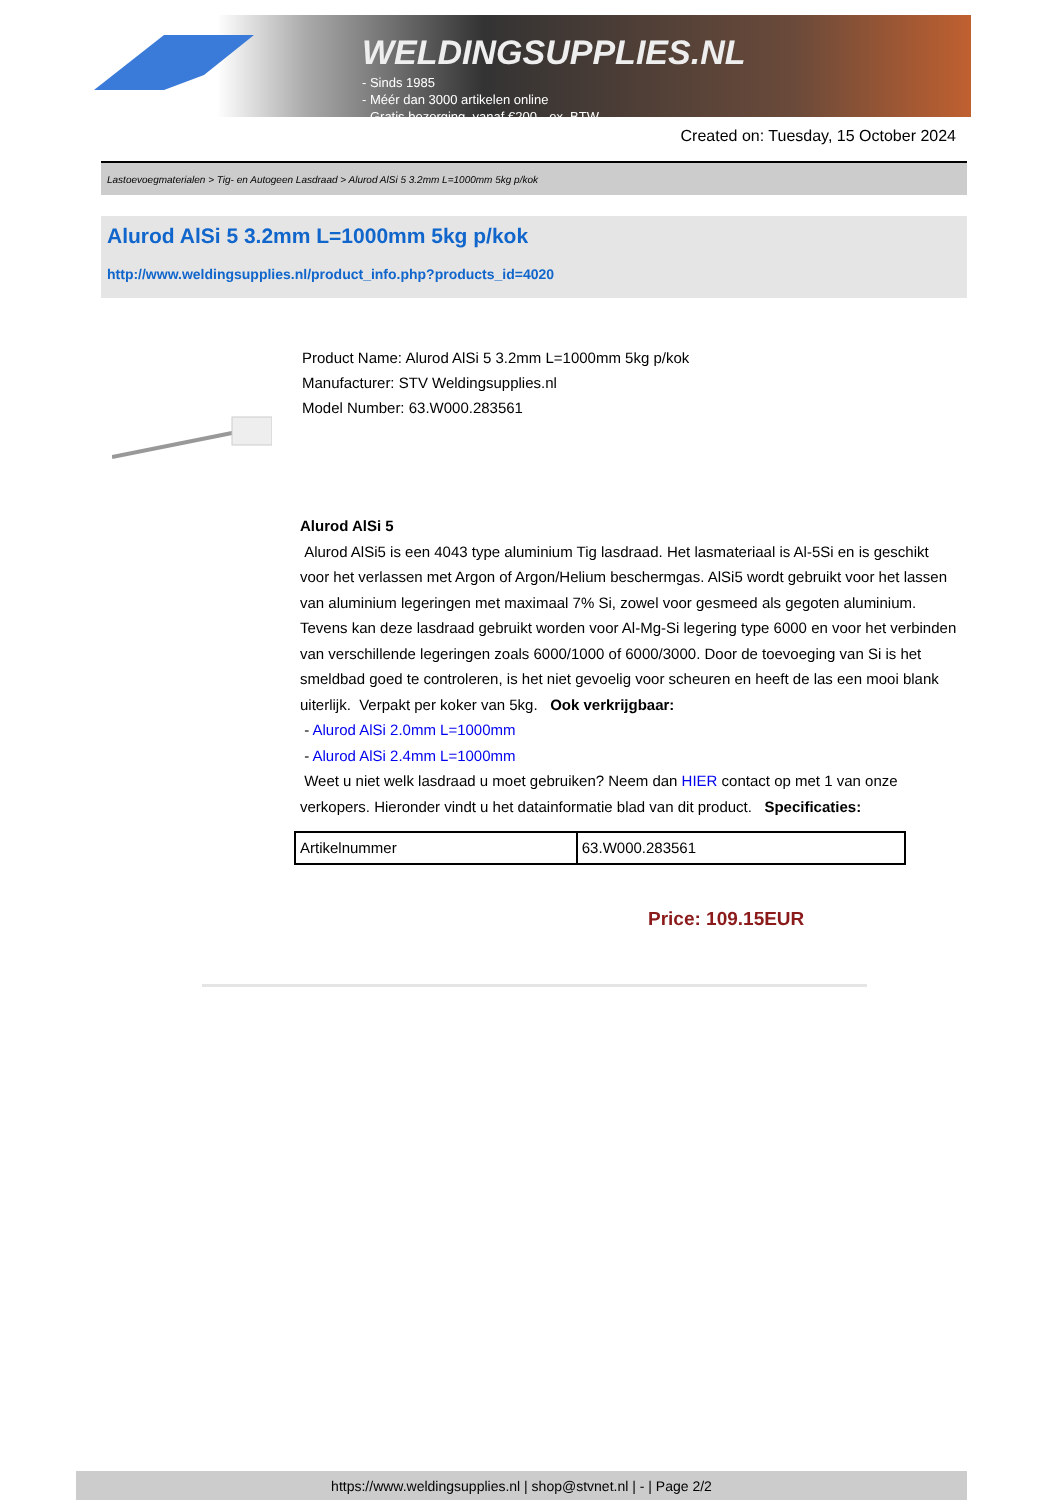WELDINGSUPPLIES.NL
- Sinds 1985
- Méér dan 3000 artikelen online
- Gratis bezorging, vanaf €200,--ex. BTW
Created on: Tuesday, 15 October 2024
Lastoevoegmaterialen > Tig- en Autogeen Lasdraad > Alurod AlSi 5 3.2mm L=1000mm 5kg p/kok
Alurod AlSi 5 3.2mm L=1000mm 5kg p/kok
http://www.weldingsupplies.nl/product_info.php?products_id=4020
Product Name: Alurod AlSi 5 3.2mm L=1000mm 5kg p/kok
Manufacturer: STV Weldingsupplies.nl
Model Number: 63.W000.283561
Alurod AlSi 5
Alurod AlSi5 is een 4043 type aluminium Tig lasdraad. Het lasmateriaal is Al-5Si en is geschikt voor het verlassen met Argon of Argon/Helium beschermgas. AlSi5 wordt gebruikt voor het lassen van aluminium legeringen met maximaal 7% Si, zowel voor gesmeed als gegoten aluminium. Tevens kan deze lasdraad gebruikt worden voor Al-Mg-Si legering type 6000 en voor het verbinden van verschillende legeringen zoals 6000/1000 of 6000/3000. Door de toevoeging van Si is het smeldbad goed te controleren, is het niet gevoelig voor scheuren en heeft de las een mooi blank uiterlijk. Verpakt per koker van 5kg. Ook verkrijgbaar:
- Alurod AlSi 2.0mm L=1000mm
- Alurod AlSi 2.4mm L=1000mm
Weet u niet welk lasdraad u moet gebruiken? Neem dan HIER contact op met 1 van onze verkopers. Hieronder vindt u het datainformatie blad van dit product. Specificaties:
| Artikelnummer | 63.W000.283561 |
Price: 109.15EUR
https://www.weldingsupplies.nl | shop@stvnet.nl | - | Page 2/2